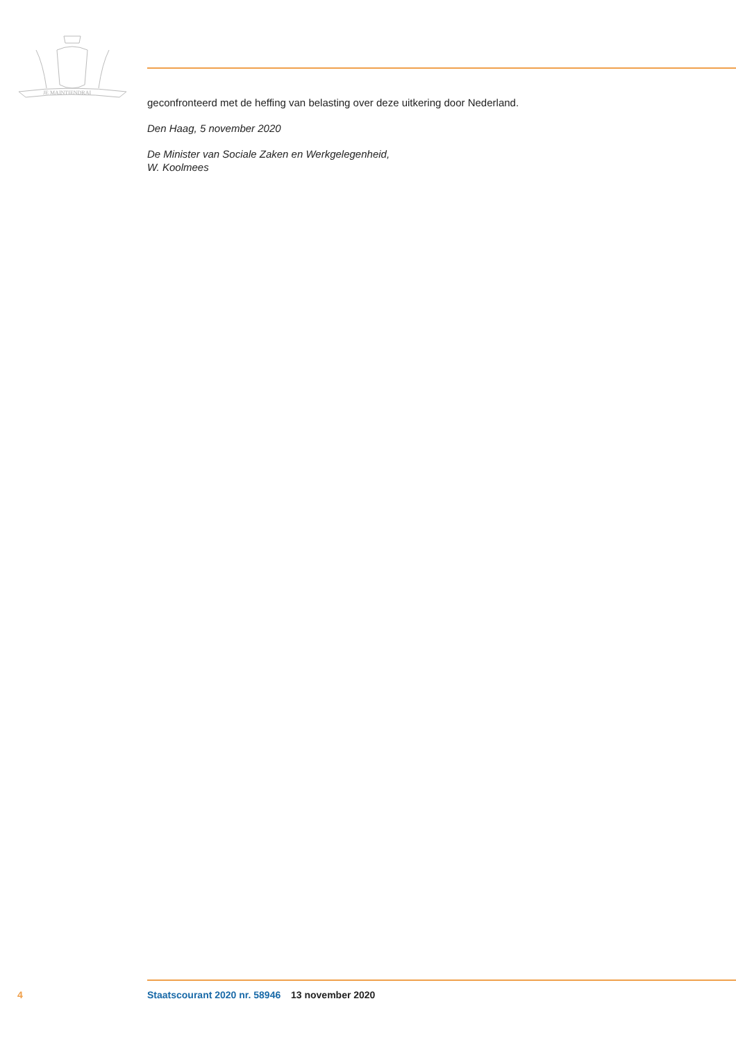JE MAINTIENDRAI
geconfronteerd met de heffing van belasting over deze uitkering door Nederland.
Den Haag, 5 november 2020
De Minister van Sociale Zaken en Werkgelegenheid,
W. Koolmees
4 Staatscourant 2020 nr. 58946 13 november 2020